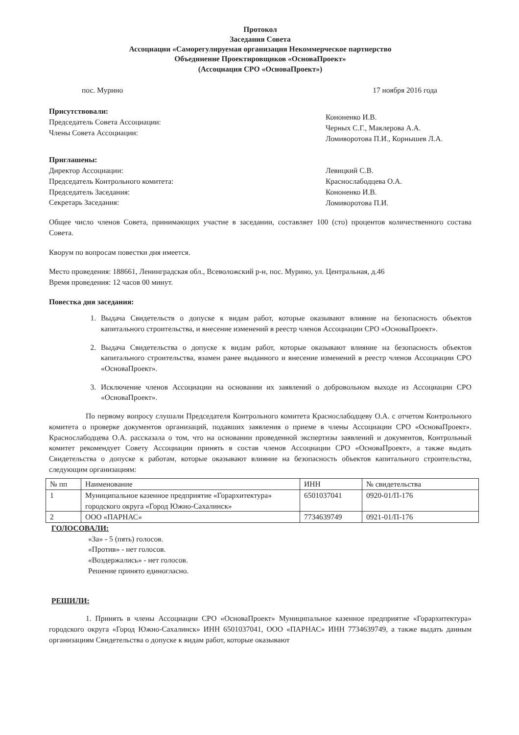Протокол
Заседания Совета
Ассоциации «Саморегулируемая организация Некоммерческое партнерство
Объединение Проектировщиков «ОсноваПроект»
(Ассоциация СРО «ОсноваПроект»)
пос. Мурино 17 ноября 2016 года
Присутствовали:
Председатель Совета Ассоциации:
Члены Совета Ассоциации:
Кононенко И.В.
Черных С.Г., Маклерова А.А.
Ломиворотова П.И., Корнышев Л.А.
Приглашены:
Директор Ассоциации:
Председатель Контрольного комитета:
Председатель Заседания:
Секретарь Заседания:
Левицкий С.В.
Краснослабодцева О.А.
Кононенко И.В.
Ломиворотова П.И.
Общее число членов Совета, принимающих участие в заседании, составляет 100 (сто) процентов количественного состава Совета.
Кворум по вопросам повестки дня имеется.
Место проведения: 188661, Ленинградская обл., Всеволожский р-н, пос. Мурино, ул. Центральная, д.46
Время проведения: 12 часов 00 минут.
Повестка дня заседания:
1. Выдача Свидетельств о допуске к видам работ, которые оказывают влияние на безопасность объектов капитального строительства, и внесение изменений в реестр членов Ассоциации СРО «ОсноваПроект».
2. Выдача Свидетельства о допуске к видам работ, которые оказывают влияние на безопасность объектов капитального строительства, взамен ранее выданного и внесение изменений в реестр членов Ассоциации СРО «ОсноваПроект».
3. Исключение членов Ассоциации на основании их заявлений о добровольном выходе из Ассоциации СРО «ОсноваПроект».
По первому вопросу слушали Председателя Контрольного комитета Краснослабодцеву О.А. с отчетом Контрольного комитета о проверке документов организаций, подавших заявления о приеме в члены Ассоциации СРО «ОсноваПроект». Краснослабодцева О.А. рассказала о том, что на основании проведенной экспертизы заявлений и документов, Контрольный комитет рекомендует Совету Ассоциации принять в состав членов Ассоциации СРО «ОсноваПроект», а также выдать Свидетельства о допуске к работам, которые оказывают влияние на безопасность объектов капитального строительства, следующим организациям:
| № пп | Наименование | ИНН | № свидетельства |
| 1 | Муниципальное казенное предприятие «Горархитектура» городского округа «Город Южно-Сахалинск» | 6501037041 | 0920-01/П-176 |
| 2 | ООО «ПАРНАС» | 7734639749 | 0921-01/П-176 |
ГОЛОСОВАЛИ:
«За» - 5 (пять) голосов.
«Против» - нет голосов.
«Воздержались» - нет голосов.
Решение принято единогласно.
РЕШИЛИ:
1. Принять в члены Ассоциации СРО «ОсноваПроект» Муниципальное казенное предприятие «Горархитектура» городского округа «Город Южно-Сахалинск» ИНН 6501037041, ООО «ПАРНАС» ИНН 7734639749, а также выдать данным организациям Свидетельства о допуске к видам работ, которые оказывают